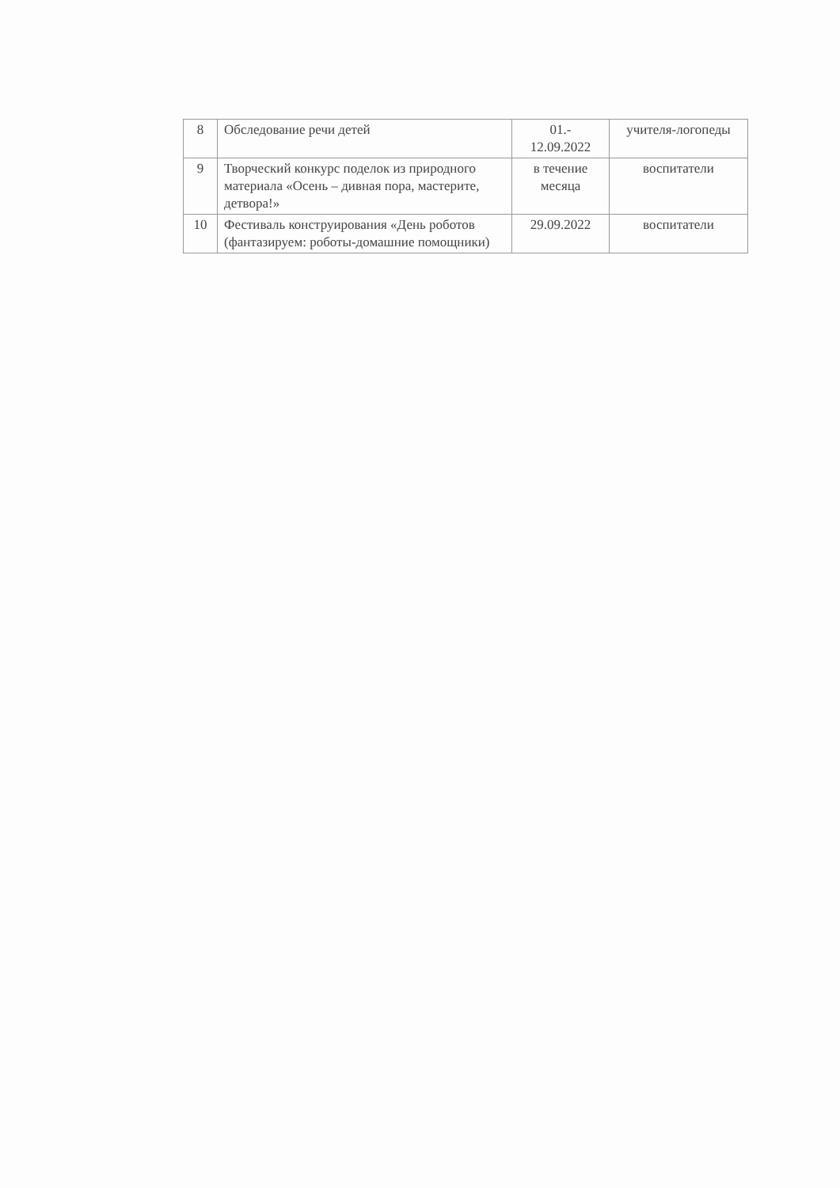| 8 | Обследование речи детей | 01.- 12.09.2022 | учителя-логопеды |
| 9 | Творческий конкурс поделок из природного материала «Осень – дивная пора, мастерите, детвора!» | в течение месяца | воспитатели |
| 10 | Фестиваль конструирования «День роботов (фантазируем: роботы-домашние помощники) | 29.09.2022 | воспитатели |